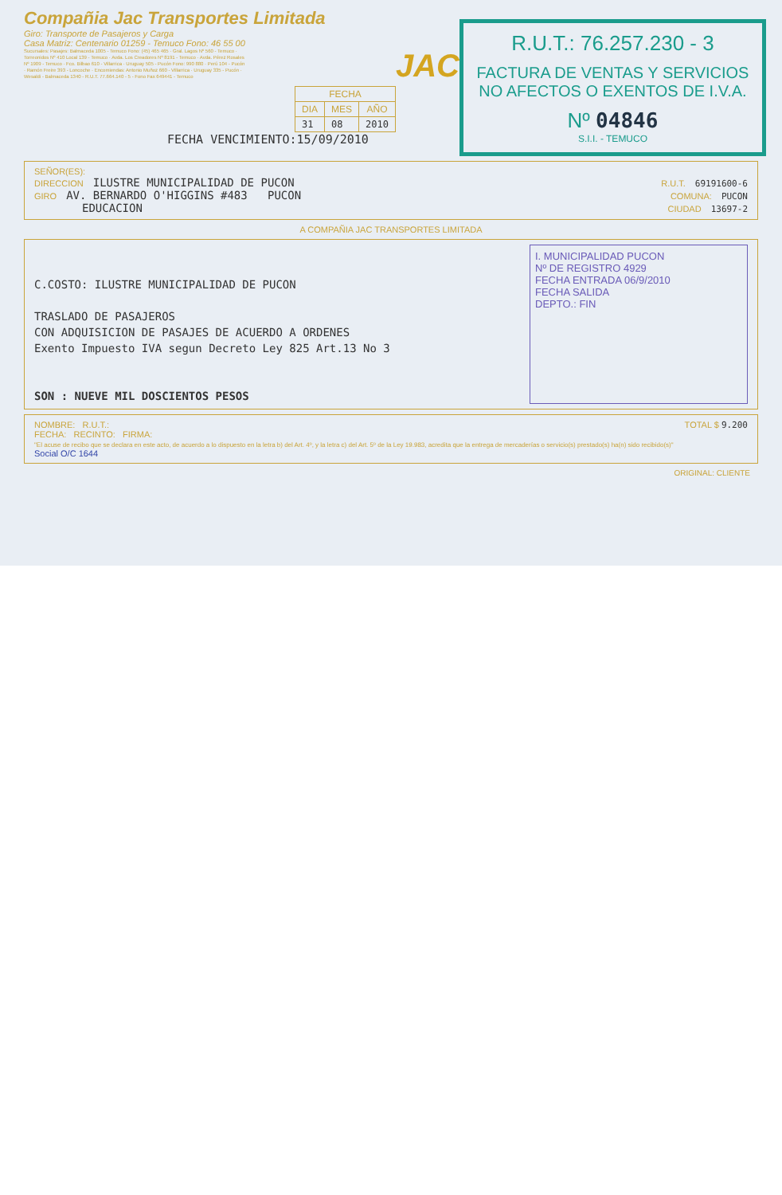Compañia Jac Transportes Limitada
Giro: Transporte de Pasajeros y Carga
Casa Matriz: Centenario 01259 - Temuco Fono: 46 55 00
Sucursales: Pasajes: Balmaceda 1005 - Temuco Fono: (45) 465 465 · Gral. Lagos Nº 560 - Temuco · Torreonidos Nº 410 Local 139 - Temuco · Avda. Los Creadores Nº 8191 - Temuco · Avda. Pérez Rosales Nº 1909 - Temuco · Fco. Bilbao 610 - Villarrica · Uruguay 505 - Pucón Fono: 990 880 · Perú 104 - Pucón · Ramón Freire 393 - Loncoche · Encomiendas: Antonio Muñoz 660 - Villarrica · Uruguay 335 - Pucón · Wesaldi - Balmaceda 1340 - R.U.T. 77.664.140 - 5 - Fono Fax 649441 - Temuco
| FECHA | | |
| --- | --- | --- |
| DIA | MES | AÑO |
| 31 | 08 | 2010 |
FECHA VENCIMIENTO:15/09/2010
JAC
R.U.T.: 76.257.230 - 3
FACTURA DE VENTAS Y SERVICIOS NO AFECTOS O EXENTOS DE I.V.A.
Nº 04846
S.I.I. - TEMUCO
SEÑOR(ES):
DIRECCION ILUSTRE MUNICIPALIDAD DE PUCON R.U.T. 69191600-6
GIRO AV. BERNARDO O'HIGGINS #483 PUCON COMUNA: PUCON
EDUCACION CIUDAD 13697-2
A COMPAÑIA JAC TRANSPORTES LIMITADA
C.COSTO: ILUSTRE MUNICIPALIDAD DE PUCON
TRASLADO DE PASAJEROS
CON ADQUISICION DE PASAJES DE ACUERDO A ORDENES
Exento Impuesto IVA segun Decreto Ley 825 Art.13 No 3
SON : NUEVE MIL DOSCIENTOS PESOS
I. MUNICIPALIDAD PUCON
Nº DE REGISTRO 4929
FECHA ENTRADA 06/9/2010
FECHA SALIDA
DEPTO.: FIN
NOMBRE: R.U.T.:
FECHA: RECINTO: FIRMA:
"El acuse de recibo que se declara en este acto, de acuerdo a lo dispuesto en la letra b) del Art. 4º, y la letra c) del Art. 5º de la Ley 19.983, acredita que la entrega de mercaderías o servicio(s) prestado(s) ha(n) sido recibido(s)"
Social O/C 1644
TOTAL $ 9.200
ORIGINAL: CLIENTE